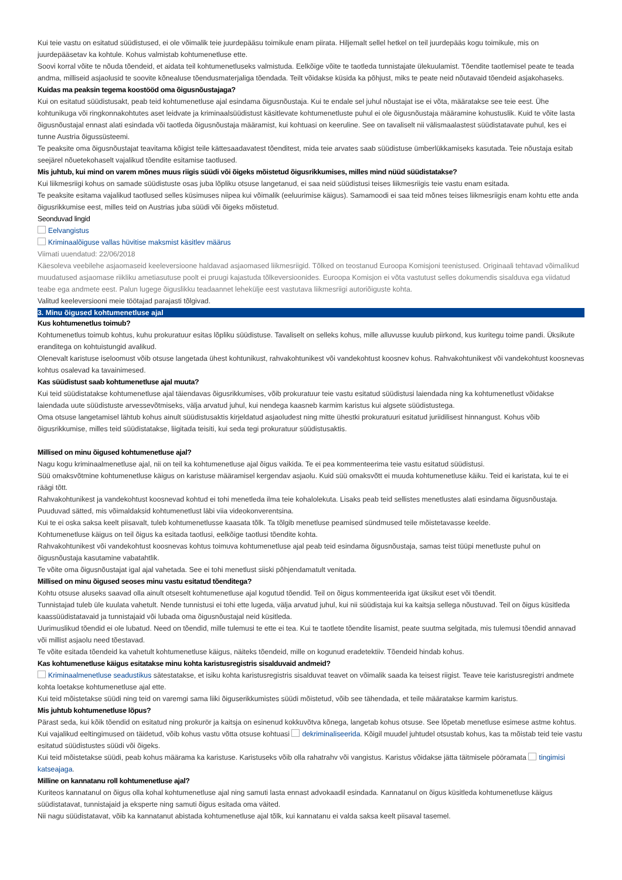Kui teie vastu on esitatud süüdistused, ei ole võimalik teie juurdepääsu toimikule enam piirata. Hiljemalt sellel hetkel on teil juurdepääs kogu toimikule, mis on juurdepääsetav ka kohtule. Kohus valmistab kohtumenetluse ette.
Soovi korral võite te nõuda tõendeid, et aidata teil kohtumenetluseks valmistuda. Eelkõige võite te taotleda tunnistajate ülekuulamist. Tõendite taotlemisel peate te teada andma, milliseid asjaolusid te soovite kõnealuse tõendusmaterjaliga tõendada. Teilt võidakse küsida ka põhjust, miks te peate neid nõutavaid tõendeid asjakohaseks.
Kuidas ma peaksin tegema koostööd oma õigusnõustajaga?
Kui on esitatud süüdistusakt, peab teid kohtumenetluse ajal esindama õigusnõustaja. Kui te endale sel juhul nõustajat ise ei võta, määratakse see teie eest. Ühe kohtunikuga või ringkonnakohtutes aset leidvate ja kriminaalsüüdistust käsitlevate kohtumenetluste puhul ei ole õigusnõustaja määramine kohustuslik. Kuid te võite lasta õigusnõustajal ennast alati esindada või taotleda õigusnõustaja määramist, kui kohtuasi on keeruline. See on tavaliselt nii välismaalastest süüdistatavate puhul, kes ei tunne Austria õigussüsteemi.
Te peaksite oma õigusnõustajat teavitama kõigist teile kättesaadavatest tõenditest, mida teie arvates saab süüdistuse ümberlükkamiseks kasutada. Teie nõustaja esitab seejärel nõuetekohaselt vajalikud tõendite esitamise taotlused.
Mis juhtub, kui mind on varem mõnes muus riigis süüdi või õigeks mõistetud õigusrikkumises, milles mind nüüd süüdistatakse?
Kui liikmesriigi kohus on samade süüdistuste osas juba lõpliku otsuse langetanud, ei saa neid süüdistusi teises liikmesriigis teie vastu enam esitada.
Te peaksite esitama vajalikud taotlused selles küsimuses niipea kui võimalik (eeluurimise käigus). Samamoodi ei saa teid mõnes teises liikmesriigis enam kohtu ette anda õigusrikkumise eest, milles teid on Austrias juba süüdi või õigeks mõistetud.
Seonduvad lingid
Eelvangistus
Kriminaalõiguse vallas hüvitise maksmist käsitlev määrus
Viimati uuendatud: 22/06/2018
Käesoleva veebilehe asjaomaseid keeleversioone haldavad asjaomased liikmesriigid. Tõlked on teostanud Euroopa Komisjoni teenistused. Originaali tehtavad võimalikud muudatused asjaomase riikliku ametiasutuse poolt ei pruugi kajastuda tõlkeversioonides. Euroopa Komisjon ei võta vastutust selles dokumendis sisalduva ega viidatud teabe ega andmete eest. Palun lugege õiguslikku teadaannet lehekülje eest vastutava liikmesriigi autoriõiguste kohta.
Valitud keeleversiooni meie töötajad parajasti tõlgivad.
3. Minu õigused kohtumenetluse ajal
Kus kohtumenetlus toimub?
Kohtumenetlus toimub kohtus, kuhu prokuratuur esitas lõpliku süüdistuse. Tavaliselt on selleks kohus, mille alluvusse kuulub piirkond, kus kuritegu toime pandi. Üksikute eranditega on kohtuistungid avalikud.
Olenevalt karistuse iseloomust võib otsuse langetada ühest kohtunikust, rahvakohtunikest või vandekohtust koosnev kohus. Rahvakohtunikest või vandekohtust koosnevas kohtus osalevad ka tavainimesed.
Kas süüdistust saab kohtumenetluse ajal muuta?
Kui teid süüdistatakse kohtumenetluse ajal täiendavas õigusrikkumises, võib prokuratuur teie vastu esitatud süüdistusi laiendada ning ka kohtumenetlust võidakse laiendada uute süüdistuste arvessevõtmiseks, välja arvatud juhul, kui nendega kaasneb karmim karistus kui algsete süüdistustega.
Oma otsuse langetamisel lähtub kohus ainult süüdistusaktis kirjeldatud asjaoludest ning mitte ühestki prokuratuuri esitatud juriidilisest hinnangust. Kohus võib õigusrikkumise, milles teid süüdistatakse, liigitada teisiti, kui seda tegi prokuratuur süüdistusaktis.
Millised on minu õigused kohtumenetluse ajal?
Nagu kogu kriminaalmenetluse ajal, nii on teil ka kohtumenetluse ajal õigus vaikida. Te ei pea kommenteerima teie vastu esitatud süüdistusi.
Süü omaksvõtmine kohtumenetluse käigus on karistuse määramisel kergendav asjaolu. Kuid süü omaksvõtt ei muuda kohtumenetluse käiku. Teid ei karistata, kui te ei räägi tõtt.
Rahvakohtunikest ja vandekohtust koosnevad kohtud ei tohi menetleda ilma teie kohalolekuta. Lisaks peab teid sellistes menetlustes alati esindama õigusnõustaja. Puuduvad sätted, mis võimaldaksid kohtumenetlust läbi viia videokonverentsina.
Kui te ei oska saksa keelt piisavalt, tuleb kohtumenetlusse kaasata tõlk. Ta tõlgib menetluse peamised sündmused teile mõistetavasse keelde.
Kohtumenetluse käigus on teil õigus ka esitada taotlusi, eelkõige taotlusi tõendite kohta.
Rahvakohtunikest või vandekohtust koosnevas kohtus toimuva kohtumenetluse ajal peab teid esindama õigusnõustaja, samas teist tüüpi menetluste puhul on õigusnõustaja kasutamine vabatahtlik.
Te võite oma õigusnõustajat igal ajal vahetada. See ei tohi menetlust siiski põhjendamatult venitada.
Millised on minu õigused seoses minu vastu esitatud tõenditega?
Kohtu otsuse aluseks saavad olla ainult otseselt kohtumenetluse ajal kogutud tõendid. Teil on õigus kommenteerida igat üksikut eset või tõendit.
Tunnistajad tuleb üle kuulata vahetult. Nende tunnistusi ei tohi ette lugeda, välja arvatud juhul, kui nii süüdistaja kui ka kaitsja sellega nõustuvad. Teil on õigus küsitleda kaassüüdistatavaid ja tunnistajaid või lubada oma õigusnõustajal neid küsitleda.
Uurimuslikud tõendid ei ole lubatud. Need on tõendid, mille tulemusi te ette ei tea. Kui te taotlete tõendite lisamist, peate suutma selgitada, mis tulemusi tõendid annavad või millist asjaolu need tõestavad.
Te võite esitada tõendeid ka vahetult kohtumenetluse käigus, näiteks tõendeid, mille on kogunud eradetektiiv. Tõendeid hindab kohus.
Kas kohtumenetluse käigus esitatakse minu kohta karistusregistris sisalduvaid andmeid?
Kriminaalmenetluse seadustikus sätestatakse, et isiku kohta karistusregistris sisalduvat teavet on võimalik saada ka teisest riigist. Teave teie karistusregistri andmete kohta loetakse kohtumenetluse ajal ette.
Kui teid mõistetakse süüdi ning teid on varemgi sama liiki õiguserikkumistes süüdi mõistetud, võib see tähendada, et teile määratakse karmim karistus.
Mis juhtub kohtumenetluse lõpus?
Pärast seda, kui kõik tõendid on esitatud ning prokurör ja kaitsja on esinenud kokkuvõtva kõnega, langetab kohus otsuse. See lõpetab menetluse esimese astme kohtus.
Kui vajalikud eeltingimused on täidetud, võib kohus vastu võtta otsuse kohtuasi dekriminaliseerida. Kõigil muudel juhtudel otsustab kohus, kas ta mõistab teid teie vastu esitatud süüdistustes süüdi või õigeks.
Kui teid mõistetakse süüdi, peab kohus määrama ka karistuse. Karistuseks võib olla rahatrahv või vangistus. Karistus võidakse jätta täitmisele pööramata tingimisi katseajaga.
Milline on kannatanu roll kohtumenetluse ajal?
Kuriteos kannatanul on õigus olla kohal kohtumenetluse ajal ning samuti lasta ennast advokaadil esindada. Kannatanul on õigus küsitleda kohtumenetluse käigus süüdistatavat, tunnistajaid ja eksperte ning samuti õigus esitada oma väited.
Nii nagu süüdistatavat, võib ka kannatanut abistada kohtumenetluse ajal tõlk, kui kannatanu ei valda saksa keelt piisaval tasemel.